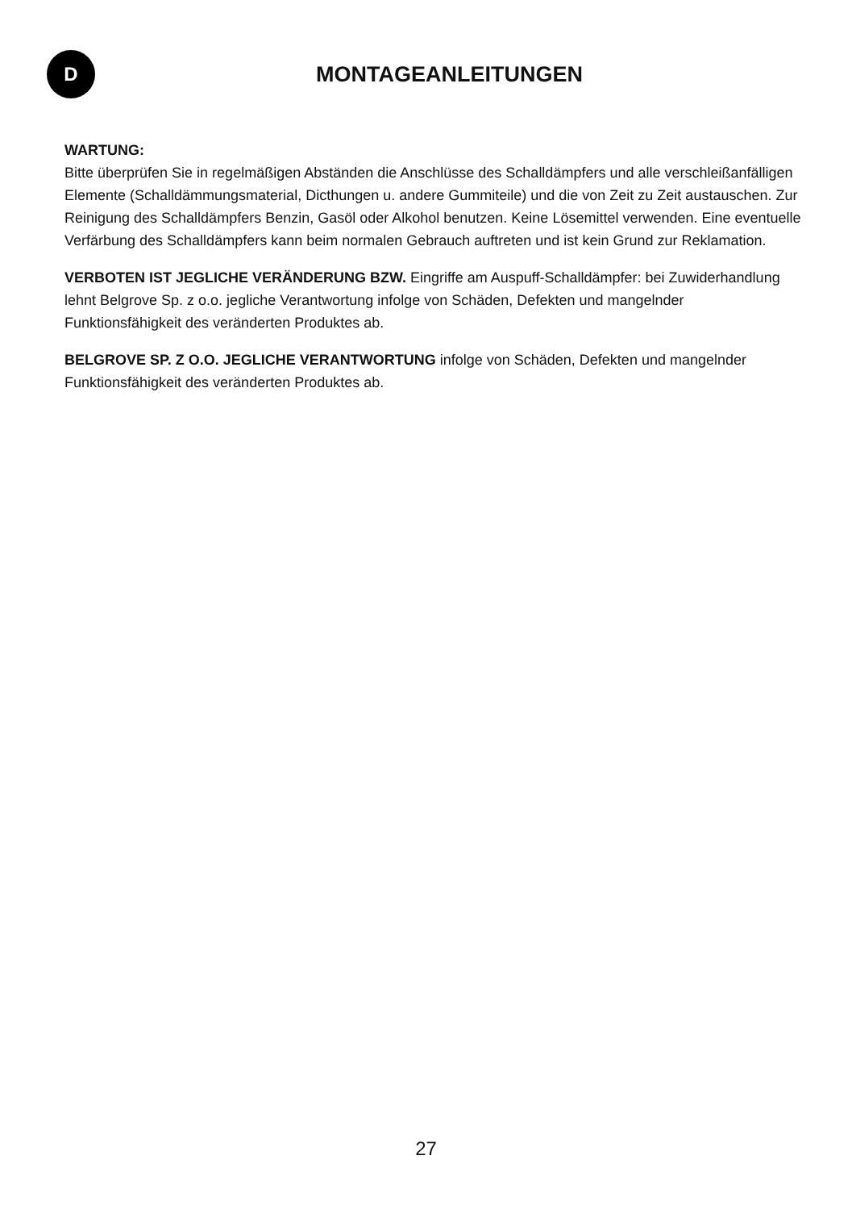D
MONTAGEANLEITUNGEN
WARTUNG:
Bitte überprüfen Sie in regelmäßigen Abständen die Anschlüsse des Schalldämpfers und alle verschleißanfälligen Elemente (Schalldämmungsmaterial, Dicthungen u. andere Gummiteile) und die von Zeit zu Zeit austauschen. Zur Reinigung des Schalldämpfers Benzin, Gasöl oder Alkohol benutzen. Keine Lösemittel verwenden. Eine eventuelle Verfärbung des Schalldämpfers kann beim normalen Gebrauch auftreten und ist kein Grund zur Reklamation.
VERBOTEN IST JEGLICHE VERÄNDERUNG BZW. Eingriffe am Auspuff-Schalldämpfer: bei Zuwiderhandlung lehnt Belgrove Sp. z o.o. jegliche Verantwortung infolge von Schäden, Defekten und mangelnder Funktionsfähigkeit des veränderten Produktes ab.
BELGROVE SP. Z O.O. JEGLICHE VERANTWORTUNG infolge von Schäden, Defekten und mangelnder Funktionsfähigkeit des veränderten Produktes ab.
27